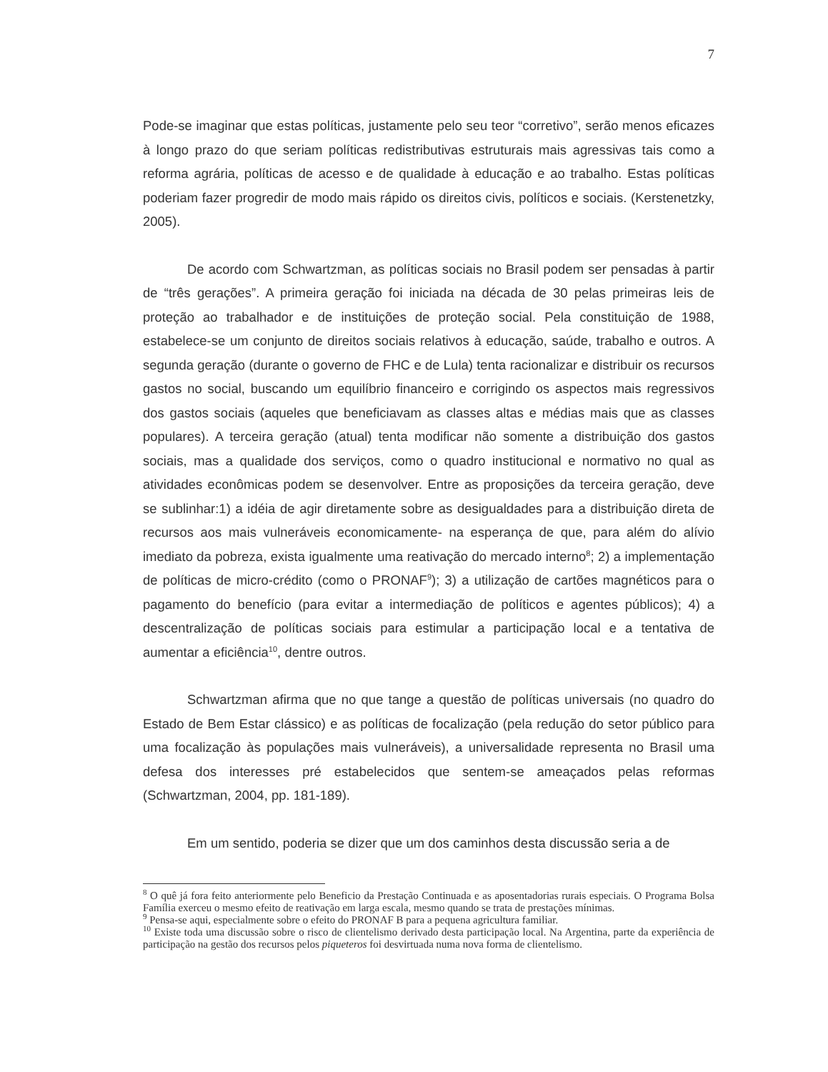7
Pode-se imaginar que estas políticas, justamente pelo seu teor “corretivo”, serão menos eficazes à longo prazo do que seriam políticas redistributivas estruturais mais agressivas tais como a reforma agrária, políticas de acesso e de qualidade à educação e ao trabalho. Estas políticas poderiam fazer progredir de modo mais rápido os direitos civis, políticos e sociais. (Kerstenetzky, 2005).
De acordo com Schwartzman, as políticas sociais no Brasil podem ser pensadas à partir de “três gerações”. A primeira geração foi iniciada na década de 30 pelas primeiras leis de proteção ao trabalhador e de instituições de proteção social. Pela constituição de 1988, estabelece-se um conjunto de direitos sociais relativos à educação, saúde, trabalho e outros. A segunda geração (durante o governo de FHC e de Lula) tenta racionalizar e distribuir os recursos gastos no social, buscando um equilíbrio financeiro e corrigindo os aspectos mais regressivos dos gastos sociais (aqueles que beneficiavam as classes altas e médias mais que as classes populares). A terceira geração (atual) tenta modificar não somente a distribuição dos gastos sociais, mas a qualidade dos serviços, como o quadro institucional e normativo no qual as atividades econômicas podem se desenvolver. Entre as proposições da terceira geração, deve se sublinhar:1) a idéia de agir diretamente sobre as desigualdades para a distribuição direta de recursos aos mais vulneráveis economicamente- na esperança de que, para além do alívio imediato da pobreza, exista igualmente uma reativação do mercado interno<sup>8</sup>; 2) a implementação de políticas de micro-crédito (como o PRONAF<sup>9</sup>); 3) a utilização de cartões magnéticos para o pagamento do benefício (para evitar a intermediação de políticos e agentes públicos); 4) a descentralização de políticas sociais para estimular a participação local e a tentativa de aumentar a eficiência<sup>10</sup>, dentre outros.
Schwartzman afirma que no que tange a questão de políticas universais (no quadro do Estado de Bem Estar clássico) e as políticas de focalização (pela redução do setor público para uma focalização às populações mais vulneráveis), a universalidade representa no Brasil uma defesa dos interesses pré estabelecidos que sentem-se ameaçados pelas reformas (Schwartzman, 2004, pp. 181-189).
Em um sentido, poderia se dizer que um dos caminhos desta discussão seria a de
<sup>8</sup> O quê já fora feito anteriormente pelo Beneficio da Prestação Continuada e as aposentadorias rurais especiais. O Programa Bolsa Família exerceu o mesmo efeito de reativação em larga escala, mesmo quando se trata de prestações mínimas.
<sup>9</sup> Pensa-se aqui, especialmente sobre o efeito do PRONAF B para a pequena agricultura familiar.
<sup>10</sup> Existe toda uma discussão sobre o risco de clientelismo derivado desta participação local. Na Argentina, parte da experiência de participação na gestão dos recursos pelos piqueteros foi desvirtuada numa nova forma de clientelismo.